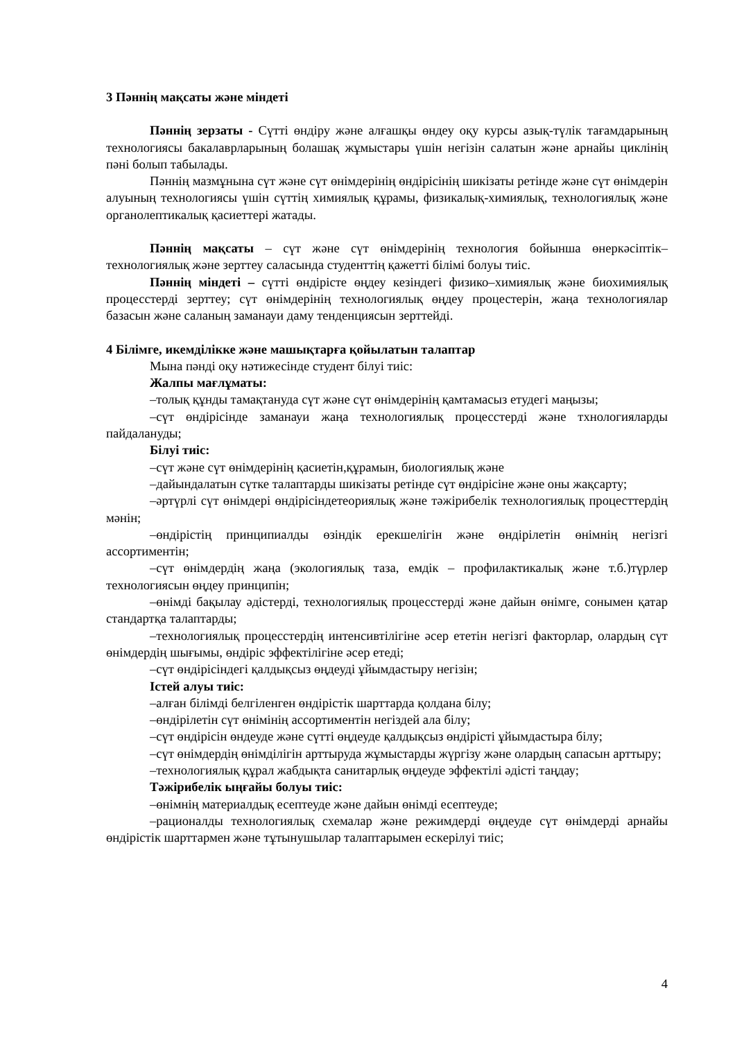3 Пәннің мақсаты және міндеті
Пәннің зерзаты - Сүтті өндіру және алғашқы өндеу оқу курсы азық-түлік тағамдарының технологиясы бакалаврларының болашақ жұмыстары үшін негізін салатын және арнайы циклінің пәні болып табылады.
Пәннің мазмұнына сүт және сүт өнімдерінің өндірісінің шикізаты ретінде және сүт өнімдерін алуының технологиясы үшін сүттің химиялық құрамы, физикалық-химиялық, технологиялық және органолептикалық қасиеттері жатады.
Пәннің мақсаты – сүт және сүт өнімдерінің технология бойынша өнеркәсіптік–технологиялық және зерттеу саласында студенттің қажетті білімі болуы тиіс.
Пәннің міндеті – сүтті өндірісте өңдеу кезіндегі физико–химиялық және биохимиялық процесстерді зерттеу; сүт өнімдерінің технологиялық өңдеу процестерін, жаңа технологиялар базасын және саланың заманауи даму тенденциясын зерттейді.
4 Білімге, икемділікке және машықтарға қойылатын талаптар
Мына пәнді оқу нәтижесінде студент білуі тиіс:
Жалпы мағлұматы:
–толық құнды тамақтануда сүт және сүт өнімдерінің қамтамасыз етудегі маңызы;
–сүт өндірісінде заманауи жаңа технологиялық процесстерді және тхнологияларды пайдалануды;
Білуі тиіс:
–сүт және сүт өнімдерінің қасиетін,құрамын, биологиялық және
–дайындалатын сүтке талаптарды шикізаты ретінде сүт өндірісіне және оны жақсарту;
–әртүрлі сүт өнімдері өндірісіндетеориялық және тәжірибелік технологиялық процесттердің мәнін;
–өндірістің принципиалды өзіндік ерекшелігін және өндірілетін өнімнің негізгі ассортиментін;
–сүт өнімдердің жаңа (экологиялық таза, емдік – профилактикалық және т.б.)түрлер технологиясын өңдеу принципін;
–өнімді бақылау әдістерді, технологиялық процесстерді және дайын өнімге, сонымен қатар стандартқа талаптарды;
–технологиялық процесстердің интенсивтілігіне әсер ететін негізгі факторлар, олардың сүт өнімдердің шығымы, өндіріс эффектілігіне әсер етеді;
–сүт өндірісіндегі қалдықсыз өңдеуді ұйымдастыру негізін;
Істей алуы тиіс:
–алған білімді белгіленген өндірістік шарттарда қолдана білу;
–өндірілетін сүт өнімінің ассортиментін негіздей ала білу;
–сүт өндірісін өндеуде және сүтті өңдеуде қалдықсыз өндірісті ұйымдастыра білу;
–сүт өнімдердің өнімділігін арттыруда жұмыстарды жүргізу және олардың сапасын арттыру;
–технологиялық құрал жабдықта санитарлық өңдеуде эффектілі әдісті таңдау;
Тәжірибелік ыңғайы болуы тиіс:
–өнімнің материалдық есептеуде және дайын өнімді есептеуде;
–рационалды технологиялық схемалар және режимдерді өңдеуде сүт өнімдерді арнайы өндірістік шарттармен және тұтынушылар талаптарымен ескерілуі тиіс;
4